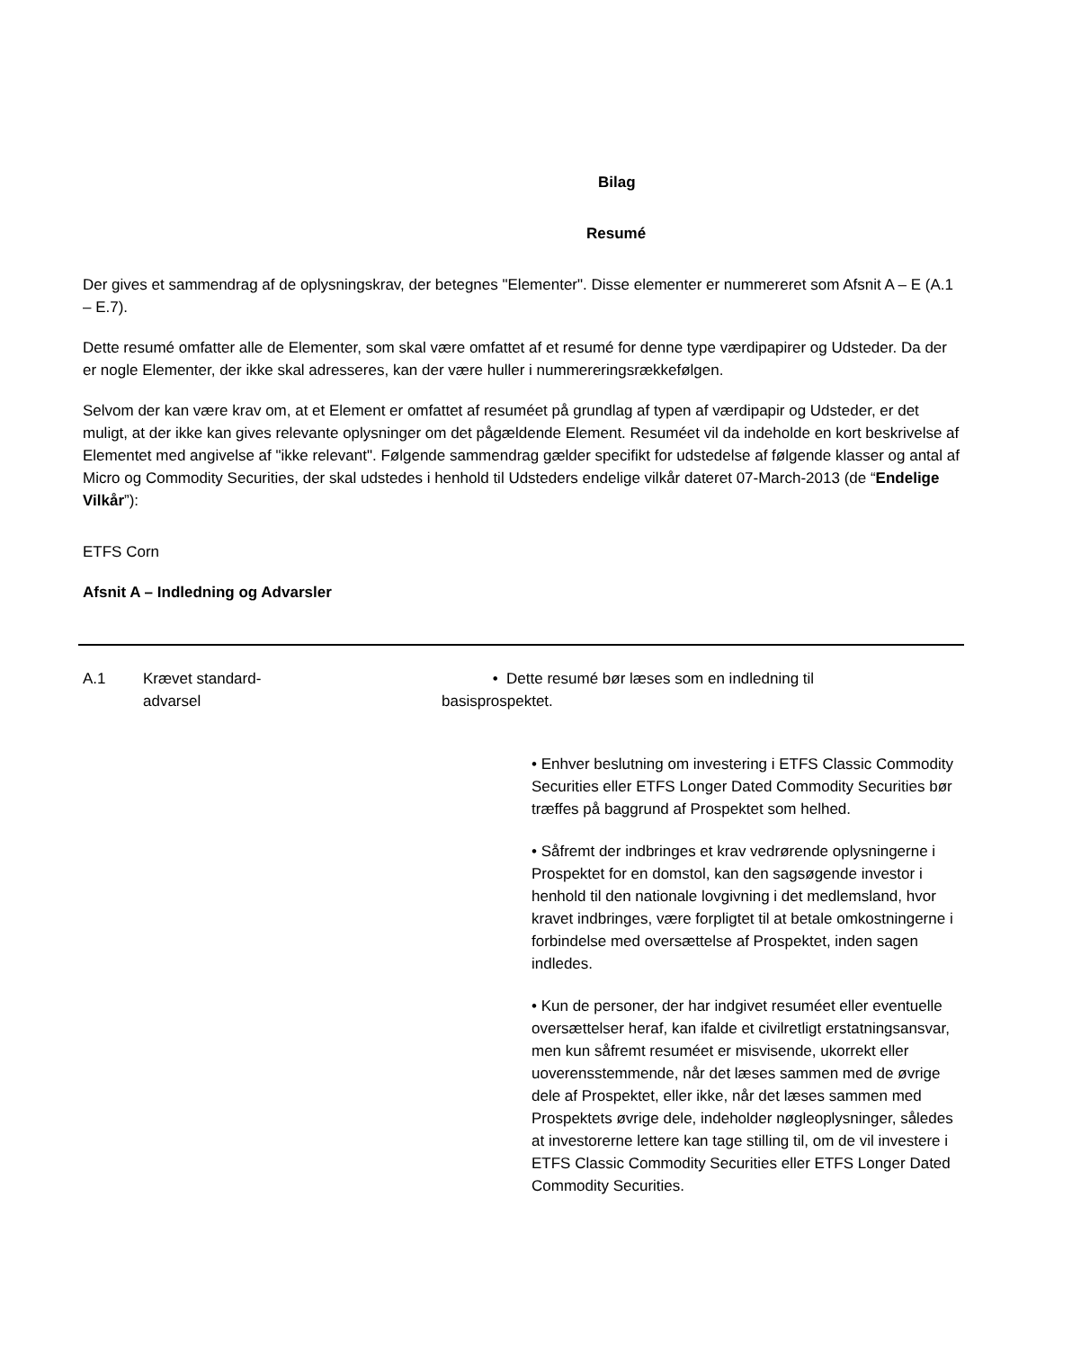Bilag
Resumé
Der gives et sammendrag af de oplysningskrav, der betegnes "Elementer". Disse elementer er nummereret som Afsnit A – E (A.1 – E.7).
Dette resumé omfatter alle de Elementer, som skal være omfattet af et resumé for denne type værdipapirer og Udsteder. Da der er nogle Elementer, der ikke skal adresseres, kan der være huller i nummereringsrækkefølgen.
Selvom der kan være krav om, at et Element er omfattet af resuméet på grundlag af typen af værdipapir og Udsteder, er det muligt, at der ikke kan gives relevante oplysninger om det pågældende Element. Resuméet vil da indeholde en kort beskrivelse af Elementet med angivelse af "ikke relevant". Følgende sammendrag gælder specifikt for udstedelse af følgende klasser og antal af Micro og Commodity Securities, der skal udstedes i henhold til Udsteders endelige vilkår dateret 07-March-2013 (de “Endelige Vilkår”):
ETFS Corn
Afsnit A – Indledning og Advarsler
| A.1 | Krævet standard- advarsel | • Dette resumé bør læses som en indledning til basisprospektet. • Enhver beslutning om investering i ETFS Classic Commodity Securities eller ETFS Longer Dated Commodity Securities bør træffes på baggrund af Prospektet som helhed. • Såfremt der indbringes et krav vedrørende oplysningerne i Prospektet for en domstol, kan den sagsøgende investor i henhold til den nationale lovgivning i det medlemsland, hvor kravet indbringes, være forpligtet til at betale omkostningerne i forbindelse med oversættelse af Prospektet, inden sagen indledes. • Kun de personer, der har indgivet resuméet eller eventuelle oversættelser heraf, kan ifalde et civilretligt erstatningsansvar, men kun såfremt resuméet er misvisende, ukorrekt eller uoverensstemmende, når det læses sammen med de øvrige dele af Prospektet, eller ikke, når det læses sammen med Prospektets øvrige dele, indeholder nøgleoplysninger, således at investorerne lettere kan tage stilling til, om de vil investere i ETFS Classic Commodity Securities eller ETFS Longer Dated Commodity Securities. |